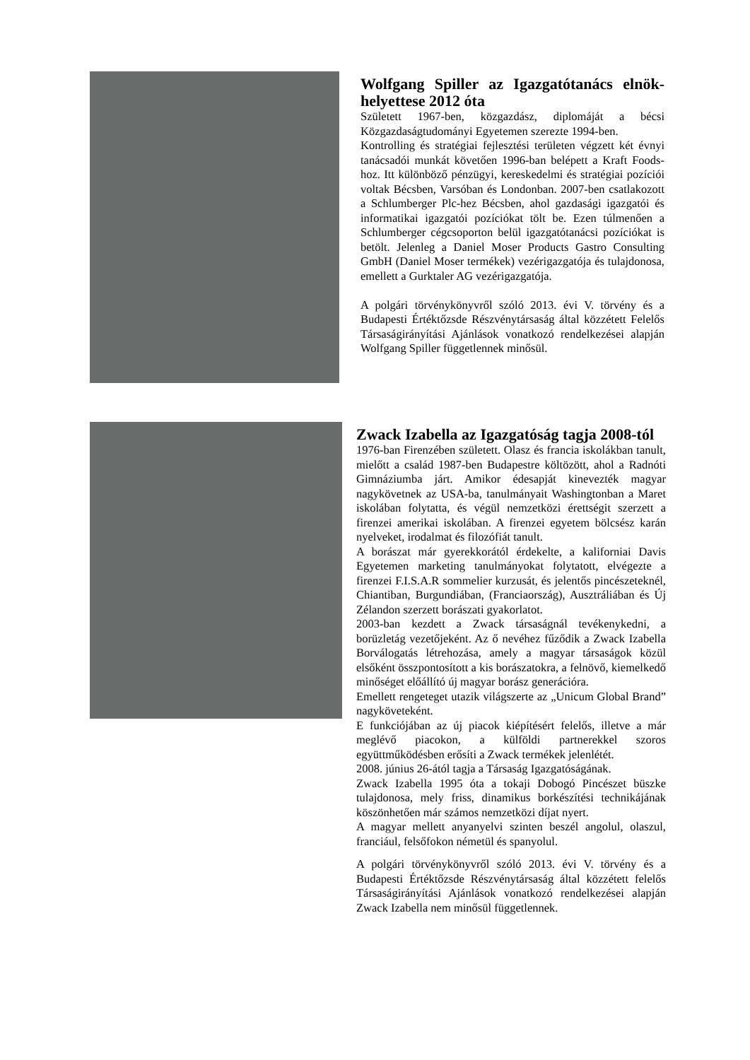Wolfgang Spiller az Igazgatótanács elnök-helyettese 2012 óta
Született 1967-ben, közgazdász, diplomáját a bécsi Közgazdaságtudományi Egyetemen szerezte 1994-ben.
Kontrolling és stratégiai fejlesztési területen végzett két évnyi tanácsadói munkát követően 1996-ban belépett a Kraft Foods-hoz. Itt különböző pénzügyi, kereskedelmi és stratégiai pozíciói voltak Bécsben, Varsóban és Londonban. 2007-ben csatlakozott a Schlumberger Plc-hez Bécsben, ahol gazdasági igazgatói és informatikai igazgatói pozíciókat tölt be. Ezen túlmenően a Schlumberger cégcsoporton belül igazgatótanácsi pozíciókat is betölt. Jelenleg a Daniel Moser Products Gastro Consulting GmbH (Daniel Moser termékek) vezérigazgatója és tulajdonosa, emellett a Gurktaler AG vezérigazgatója.
A polgári törvénykönyvről szóló 2013. évi V. törvény és a Budapesti Értéktőzsde Részvénytársaság által közzétett Felelős Társaságirányítási Ajánlások vonatkozó rendelkezései alapján Wolfgang Spiller függetlennek minősül.
Zwack Izabella az Igazgatóság tagja 2008-tól
1976-ban Firenzében született. Olasz és francia iskolákban tanult, mielőtt a család 1987-ben Budapestre költözött, ahol a Radnóti Gimnáziumba járt. Amikor édesapját kinevezték magyar nagykövetnek az USA-ba, tanulmányait Washingtonban a Maret iskolában folytatta, és végül nemzetközi érettségit szerzett a firenzei amerikai iskolában. A firenzei egyetem bölcsész karán nyelveket, irodalmat és filozófiát tanult.
A borászat már gyerekkorától érdekelte, a kaliforniai Davis Egyetemen marketing tanulmányokat folytatott, elvégezte a firenzei F.I.S.A.R sommelier kurzusát, és jelentős pincészeteknél, Chiantiban, Burgundiában, (Franciaország), Ausztráliában és Új Zélandon szerzett borászati gyakorlatot.
2003-ban kezdett a Zwack társaságnál tevékenykedni, a borüzletág vezetőjeként. Az ő nevéhez fűződik a Zwack Izabella Borválogatás létrehozása, amely a magyar társaságok közül elsőként összpontosított a kis borászatokra, a felnövő, kiemelkedő minőséget előállító új magyar borász generációra.
Emellett rengeteget utazik világszerte az „Unicum Global Brand” nagyköveteként.
E funkciójában az új piacok kiépítésért felelős, illetve a már meglévő piacokon, a külföldi partnerekkel szoros együttműködésben erősíti a Zwack termékek jelenlétét.
2008. június 26-ától tagja a Társaság Igazgatóságának.
Zwack Izabella 1995 óta a tokaji Dobogó Pincészet büszke tulajdonosa, mely friss, dinamikus borkészítési technikájának köszönhetően már számos nemzetközi díjat nyert.
A magyar mellett anyanyelvi szinten beszél angolul, olaszul, franciául, felsőfokon németül és spanyolul.
A polgári törvénykönyvről szóló 2013. évi V. törvény és a Budapesti Értéktőzsde Részvénytársaság által közzétett felelős Társaságirányítási Ajánlások vonatkozó rendelkezései alapján Zwack Izabella nem minősül függetlennek.